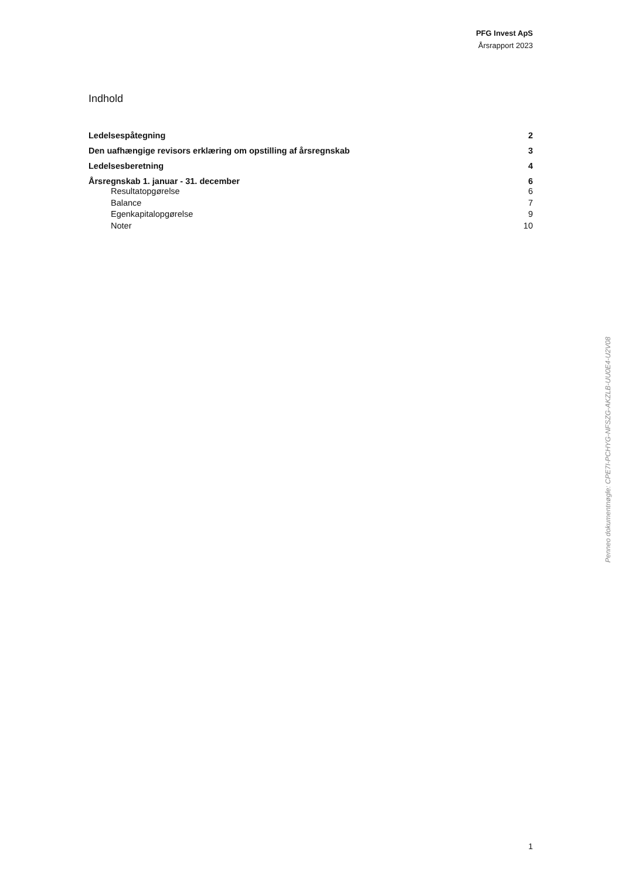PFG Invest ApS
Årsrapport 2023
Indhold
Ledelsespåtegning 2
Den uafhængige revisors erklæring om opstilling af årsregnskab 3
Ledelsesberetning 4
Årsregnskab 1. januar - 31. december 6
Resultatopgørelse 6
Balance 7
Egenkapitalopgørelse 9
Noter 10
Penneo dokumentnøgle: CPE7I-PCHYG-NFSZG-AKZLB-UU0E4-U2V08
1